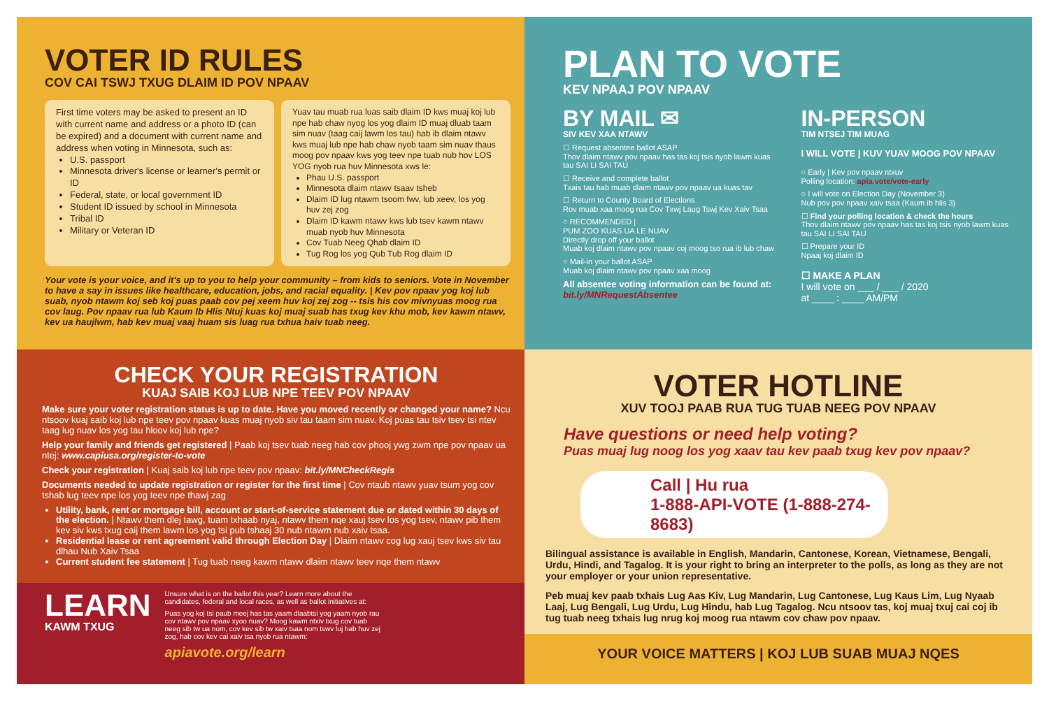VOTER ID RULES
COV CAI TSWJ TXUG DLAIM ID POV NPAAV
First time voters may be asked to present an ID with current name and address or a photo ID (can be expired) and a document with current name and address when voting in Minnesota, such as:
U.S. passport
Minnesota driver's license or learner's permit or ID
Federal, state, or local government ID
Student ID issued by school in Minnesota
Tribal ID
Military or Veteran ID
Yuav tau muab rua luas saib dlaim ID kws muaj koj lub npe hab chaw nyog los yog dlaim ID muaj dluab taam sim nuav (taag caij lawm los tau) hab ib dlaim ntawv kws muaj lub npe hab chaw nyob taam sim nuav thaus moog pov npaav kws yog teev npe tuab nub hov LOS YOG nyob rua huv Minnesota xws le:
Phau U.S. passport
Minnesota dlaim ntawv tsaav tsheb
Dlaim ID lug ntawm tsoom fwv, lub xeev, los yog huv zej zog
Dlaim ID kawm ntawv kws lub tsev kawm ntawv muab nyob huv Minnesota
Cov Tuab Neeg Qhab dlaim ID
Tug Rog los yog Qub Tub Rog dlaim ID
Your vote is your voice, and it's up to you to help your community – from kids to seniors. Vote in November to have a say in issues like healthcare, education, jobs, and racial equality. | Kev pov npaav yog koj lub suab, nyob ntawm koj seb koj puas paab cov pej xeem huv koj zej zog -- tsis his cov mivnyuas moog rua cov laug. Pov npaav rua lub Kaum Ib Hlis Ntuj kuas koj muaj suab has txug kev khu mob, kev kawm ntawv, kev ua haujlwm, hab kev muaj vaaj huam sis luag rua txhua haiv tuab neeg.
PLAN TO VOTE
KEV NPAAJ POV NPAAV
BY MAIL ✉
SIV KEV XAA NTAWV
☐ Request absentee ballot ASAP
Thov dlaim ntawv pov npaav has tas koj tsis nyob lawm kuas tau SAI LI SAI TAU
☐ Receive and complete ballot
Txais tau hab muab dlaim ntawv pov npaav ua kuas tav
☐ Return to County Board of Elections
Rov muab xaa moog rua Cov Txwj Laug Tswj Kev Xaiv Tsaa
○ RECOMMENDED |
PUM ZOO KUAS UA LE NUAV
Directly drop off your ballot
Muab koj dlaim ntawv pov npaav coj moog tso rua ib lub chaw
○ Mail-in your ballot ASAP
Muab koj dlaim ntawv pov npaav xaa moog
All absentee voting information can be found at: bit.ly/MNRequestAbsentee
IN-PERSON
TIM NTSEJ TIM MUAG
I WILL VOTE | KUV YUAV MOOG POV NPAAV
○ Early | Kev pov npaav ntxuv
Polling location: apia.vote/vote-early
○ I will vote on Election Day (November 3)
Nub pov pov npaav xaiv tsaa (Kaum ib hlis 3)
☐ Find your polling location & check the hours
Thov dlaim ntawv pov npaav has tas koj tsis nyob lawm kuas tau SAI LI SAI TAU
☐ Prepare your ID
Npaaj koj dlaim ID
☐ MAKE A PLAN
I will vote on ___ / ___ / 2020
at ____ : ____ AM/PM
CHECK YOUR REGISTRATION
KUAJ SAIB KOJ LUB NPE TEEV POV NPAAV
Make sure your voter registration status is up to date. Have you moved recently or changed your name? Ncu ntsoov kuaj saib koj lub npe teev pov npaav kuas muaj nyob siv tau taam sim nuav. Koj puas tau tsiv tsev tsi ntev taag lug nuav los yog tau hloov koj lub npe?
Help your family and friends get registered | Paab koj tsev tuab neeg hab cov phooj ywg zwm npe pov npaav ua ntej: www.capiusa.org/register-to-vote
Check your registration | Kuaj saib koj lub npe teev pov npaav: bit.ly/MNCheckRegis
Documents needed to update registration or register for the first time | Cov ntaub ntawv yuav tsum yog cov tshab lug teev npe los yog teev npe thawj zag
Utility, bank, rent or mortgage bill, account or start-of-service statement due or dated within 30 days of the election. | Ntawv them dlej tawg, tuam txhaab nyaj, ntawv them nqe xauj tsev los yog tsev, ntawv pib them kev siv kws txug caij them lawm los yog tsi pub tshaaj 30 nub ntawm nub xaiv tsaa.
Residential lease or rent agreement valid through Election Day | Dlaim ntawv cog lug xauj tsev kws siv tau dlhau Nub Xaiv Tsaa
Current student fee statement | Tug tuab neeg kawm ntawv dlaim ntawv teev nqe them ntawv
LEARN
KAWM TXUG
Unsure what is on the ballot this year? Learn more about the candidates, federal and local races, as well as ballot initiatives at:
Puas yog koj tsi paub meej has tas yaam dlaabtsi yog yaam nyob rau cov ntawv pov npaav xyoo nuav? Moog kawm ntxiv txug cov tuab neeg sib tw ua nom, cov kev sib tw xaiv tsaa nom tswv luj hab huv zej zog, hab cov kev cai xaiv tsa nyob rua ntawm:
apiavote.org/learn
VOTER HOTLINE
XUV TOOJ PAAB RUA TUG TUAB NEEG POV NPAAV
Have questions or need help voting?
Puas muaj lug noog los yog xaav tau kev paab txug kev pov npaav?
Call | Hu rua
1-888-API-VOTE (1-888-274-8683)
Bilingual assistance is available in English, Mandarin, Cantonese, Korean, Vietnamese, Bengali, Urdu, Hindi, and Tagalog. It is your right to bring an interpreter to the polls, as long as they are not your employer or your union representative.
Peb muaj kev paab txhais Lug Aas Kiv, Lug Mandarin, Lug Cantonese, Lug Kaus Lim, Lug Nyaab Laaj, Lug Bengali, Lug Urdu, Lug Hindu, hab Lug Tagalog. Ncu ntsoov tas, koj muaj txuj cai coj ib tug tuab neeg txhais lug nrug koj moog rua ntawm cov chaw pov npaav.
YOUR VOICE MATTERS | KOJ LUB SUAB MUAJ NQES